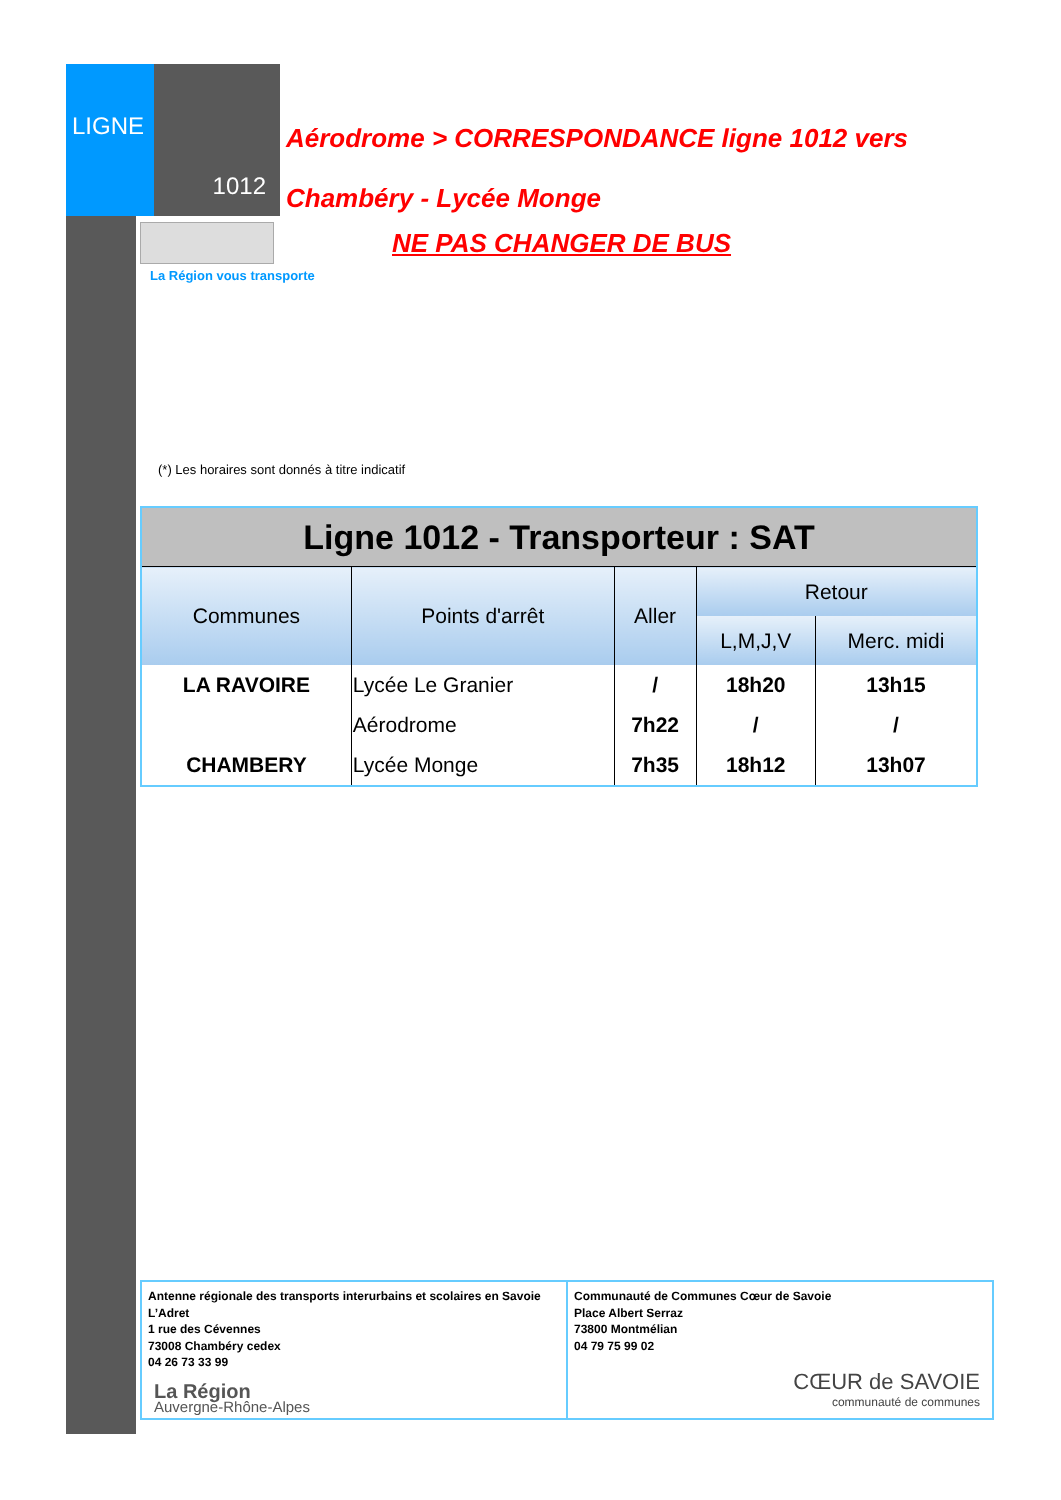LIGNE
1012
Aérodrome > CORRESPONDANCE ligne 1012 vers
Chambéry - Lycée Monge
NE PAS CHANGER DE BUS
La Région vous transporte
(*) Les horaires sont donnés à titre indicatif
| Ligne 1012 - Transporteur : SAT | | | | |
| --- | --- | --- | --- | --- |
| Communes | Points d'arrêt | Aller | Retour | |
| | | | L,M,J,V | Merc. midi |
| LA RAVOIRE | Lycée Le Granier | / | 18h20 | 13h15 |
| | Aérodrome | 7h22 | / | / |
| CHAMBERY | Lycée Monge | 7h35 | 18h12 | 13h07 |
Antenne régionale des transports interurbains et scolaires en Savoie
L’Adret
1 rue des Cévennes
73008 Chambéry cedex
04 26 73 33 99
La Région
Auvergne-Rhône-Alpes
Communauté de Communes Cœur de Savoie
Place Albert Serraz
73800 Montmélian
04 79 75 99 02
CŒUR de SAVOIE
communauté de communes